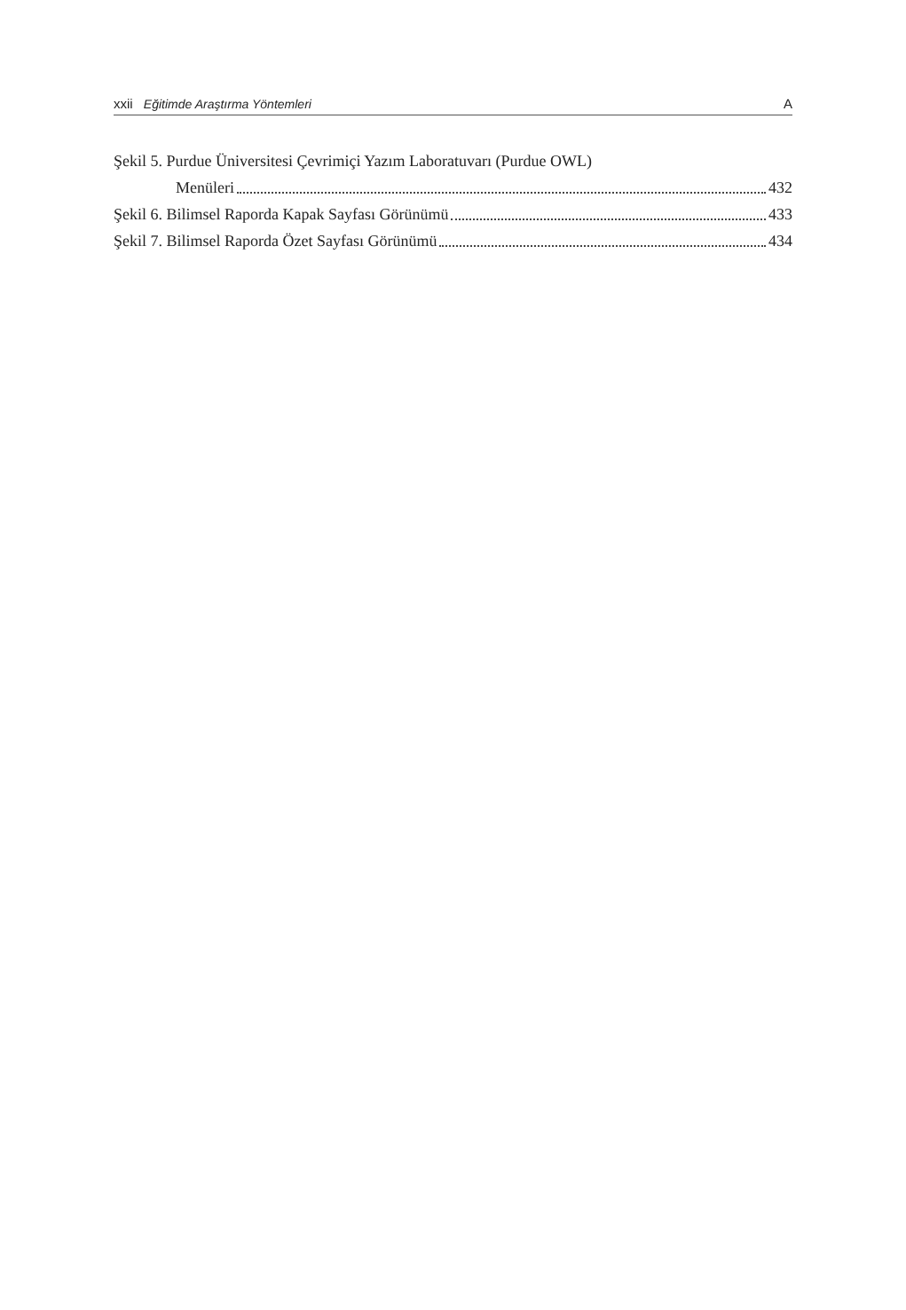xxii Eğitimde Araştırma Yöntemleri A
Şekil 5. Purdue Üniversitesi Çevrimiçi Yazım Laboratuvarı (Purdue OWL)
Menüleri 432
Şekil 6. Bilimsel Raporda Kapak Sayfası Görünümü 433
Şekil 7. Bilimsel Raporda Özet Sayfası Görünümü 434